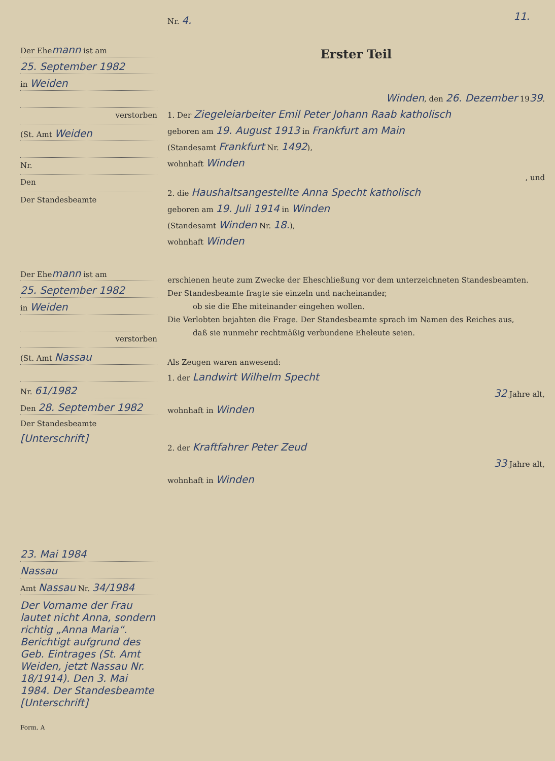11.
Der Ehemann ist am
25. September 1982
in Weiden
verstorben
(St. Amt Weiden
Nr.
Den
Der Standesbeamte
Der Ehemann ist am
25. September 1982
in Weiden
verstorben
(St. Amt Nassau
Nr. 61/1982
Den 28. September 1982
Der Standesbeamte
[Unterschrift]
23. Mai 1984
Nassau
Amt Nassau Nr. 34/1984
Der Vorname der Frau lautet nicht Anna, sondern richtig „Anna Maria“. Berichtigt aufgrund des Geb. Eintrages (St. Amt Weiden, jetzt Nassau Nr. 18/1914). Den 3. Mai 1984. Der Standesbeamte [Unterschrift]
Form. A
Nr. 4.
Erster Teil
Winden, den 26. Dezember 1939.
1. Der Ziegeleiarbeiter Emil Peter Johann Raab katholisch
geboren am 19. August 1913 in Frankfurt am Main
(Standesamt Frankfurt Nr. 1492),
wohnhaft Winden
, und
2. die Haushaltsangestellte Anna Specht katholisch
geboren am 19. Juli 1914 in Winden
(Standesamt Winden Nr. 18.),
wohnhaft Winden
erschienen heute zum Zwecke der Eheschließung vor dem unterzeichneten Standesbeamten.
Der Standesbeamte fragte sie einzeln und nacheinander,
ob sie die Ehe miteinander eingehen wollen.
Die Verlobten bejahten die Frage. Der Standesbeamte sprach im Namen des Reiches aus,
daß sie nunmehr rechtmäßig verbundene Eheleute seien.
Als Zeugen waren anwesend:
1. der Landwirt Wilhelm Specht
32 Jahre alt,
wohnhaft in Winden
2. der Kraftfahrer Peter Zeud
33 Jahre alt,
wohnhaft in Winden